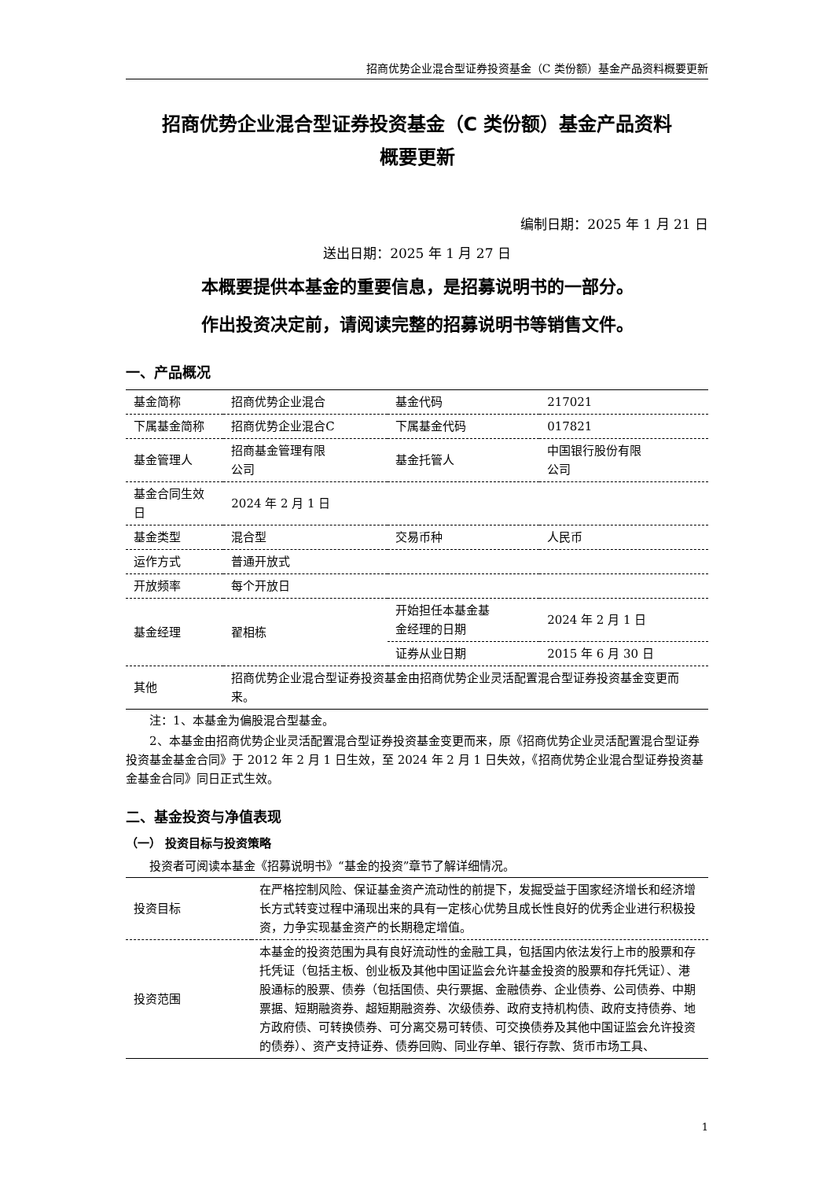招商优势企业混合型证券投资基金（C 类份额）基金产品资料概要更新
招商优势企业混合型证券投资基金（C 类份额）基金产品资料
概要更新
编制日期：2025 年 1 月 21 日
送出日期：2025 年 1 月 27 日
本概要提供本基金的重要信息，是招募说明书的一部分。
作出投资决定前，请阅读完整的招募说明书等销售文件。
一、产品概况
| 基金简称 | 招商优势企业混合 | 基金代码 | 217021 |
| 下属基金简称 | 招商优势企业混合C | 下属基金代码 | 017821 |
| 基金管理人 | 招商基金管理有限 公司 | 基金托管人 | 中国银行股份有限 公司 |
| 基金合同生效日 | 2024 年 2 月 1 日 | | |
| 基金类型 | 混合型 | 交易币种 | 人民币 |
| 运作方式 | 普通开放式 | | |
| 开放频率 | 每个开放日 | | |
| 基金经理 | 翟相栋 | 开始担任本基金基 金经理的日期 | 2024 年 2 月 1 日 |
| | | 证券从业日期 | 2015 年 6 月 30 日 |
| 其他 | 招商优势企业混合型证券投资基金由招商优势企业灵活配置混合型证券投资基金变更而来。 | | |
注：1、本基金为偏股混合型基金。
2、本基金由招商优势企业灵活配置混合型证券投资基金变更而来，原《招商优势企业灵活配置混合型证券投资基金基金合同》于 2012 年 2 月 1 日生效，至 2024 年 2 月 1 日失效，《招商优势企业混合型证券投资基金基金合同》同日正式生效。
二、基金投资与净值表现
（一） 投资目标与投资策略
投资者可阅读本基金《招募说明书》“基金的投资”章节了解详细情况。
| 投资目标 | 在严格控制风险、保证基金资产流动性的前提下，发掘受益于国家经济增长和经济增长方式转变过程中涌现出来的具有一定核心优势且成长性良好的优秀企业进行积极投资，力争实现基金资产的长期稳定增值。 |
| 投资范围 | 本基金的投资范围为具有良好流动性的金融工具，包括国内依法发行上市的股票和存托凭证（包括主板、创业板及其他中国证监会允许基金投资的股票和存托凭证）、港股通标的股票、债券（包括国债、央行票据、金融债券、企业债券、公司债券、中期票据、短期融资券、超短期融资券、次级债券、政府支持机构债、政府支持债券、地方政府债、可转换债券、可分离交易可转债、可交换债券及其他中国证监会允许投资的债券）、资产支持证券、债券回购、同业存单、银行存款、货币市场工具、 |
1